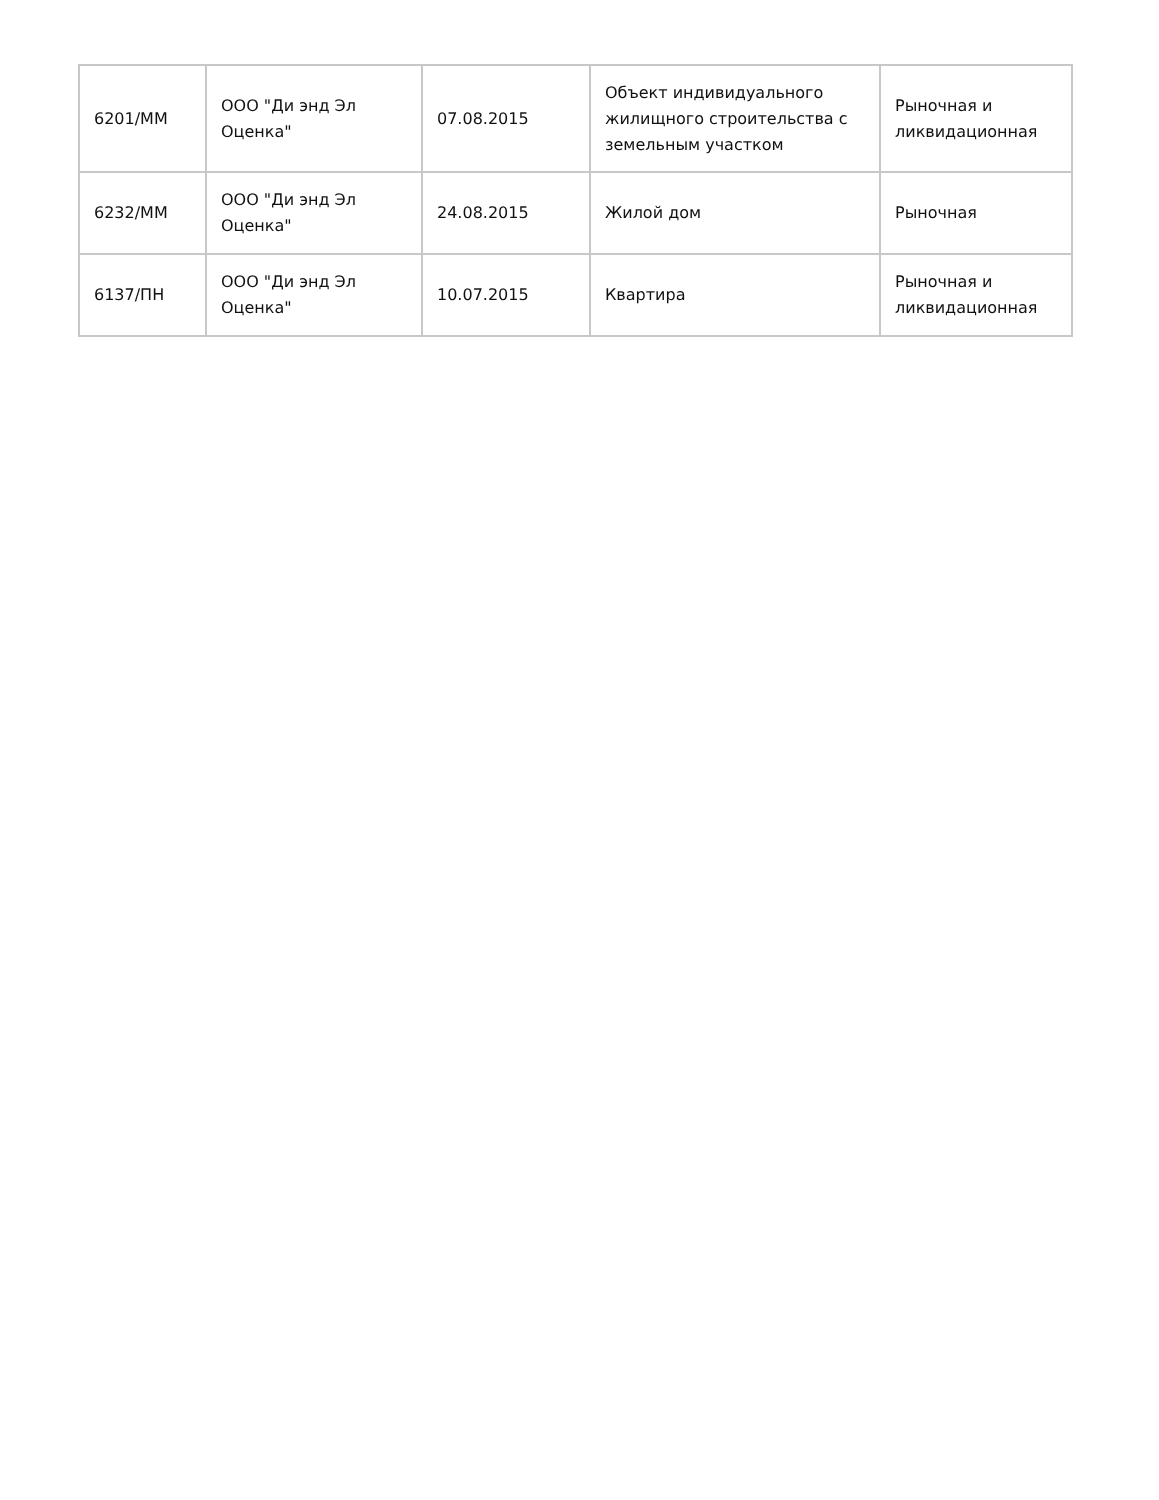| 6201/ММ | ООО "Ди энд Эл Оценка" | 07.08.2015 | Объект индивидуального жилищного строительства с земельным участком | Рыночная и ликвидационная |
| 6232/ММ | ООО "Ди энд Эл Оценка" | 24.08.2015 | Жилой дом | Рыночная |
| 6137/ПН | ООО "Ди энд Эл Оценка" | 10.07.2015 | Квартира | Рыночная и ликвидационная |